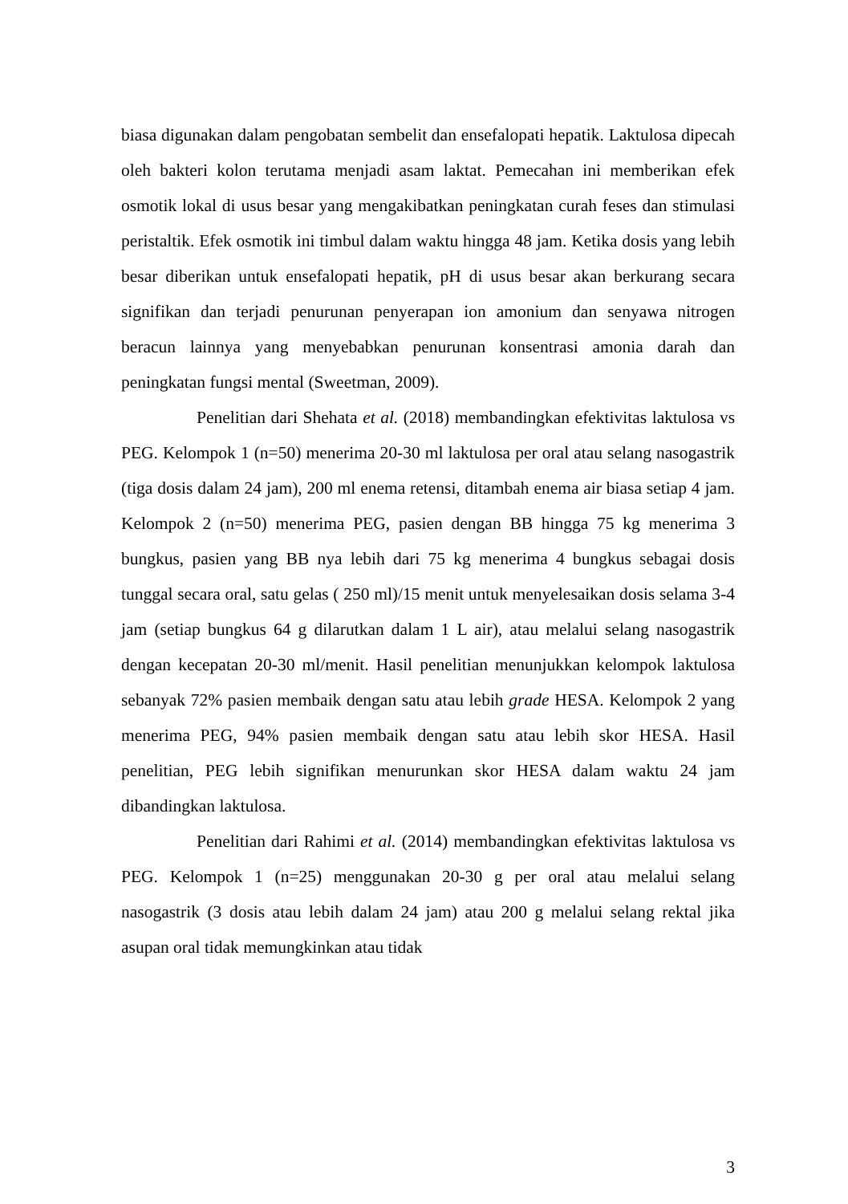biasa digunakan dalam pengobatan sembelit dan ensefalopati hepatik. Laktulosa dipecah oleh bakteri kolon terutama menjadi asam laktat. Pemecahan ini memberikan efek osmotik lokal di usus besar yang mengakibatkan peningkatan curah feses dan stimulasi peristaltik. Efek osmotik ini timbul dalam waktu hingga 48 jam. Ketika dosis yang lebih besar diberikan untuk ensefalopati hepatik, pH di usus besar akan berkurang secara signifikan dan terjadi penurunan penyerapan ion amonium dan senyawa nitrogen beracun lainnya yang menyebabkan penurunan konsentrasi amonia darah dan peningkatan fungsi mental (Sweetman, 2009).
Penelitian dari Shehata et al. (2018) membandingkan efektivitas laktulosa vs PEG. Kelompok 1 (n=50) menerima 20-30 ml laktulosa per oral atau selang nasogastrik (tiga dosis dalam 24 jam), 200 ml enema retensi, ditambah enema air biasa setiap 4 jam. Kelompok 2 (n=50) menerima PEG, pasien dengan BB hingga 75 kg menerima 3 bungkus, pasien yang BB nya lebih dari 75 kg menerima 4 bungkus sebagai dosis tunggal secara oral, satu gelas ( 250 ml)/15 menit untuk menyelesaikan dosis selama 3-4 jam (setiap bungkus 64 g dilarutkan dalam 1 L air), atau melalui selang nasogastrik dengan kecepatan 20-30 ml/menit. Hasil penelitian menunjukkan kelompok laktulosa sebanyak 72% pasien membaik dengan satu atau lebih grade HESA. Kelompok 2 yang menerima PEG, 94% pasien membaik dengan satu atau lebih skor HESA. Hasil penelitian, PEG lebih signifikan menurunkan skor HESA dalam waktu 24 jam dibandingkan laktulosa.
Penelitian dari Rahimi et al. (2014) membandingkan efektivitas laktulosa vs PEG. Kelompok 1 (n=25) menggunakan 20-30 g per oral atau melalui selang nasogastrik (3 dosis atau lebih dalam 24 jam) atau 200 g melalui selang rektal jika asupan oral tidak memungkinkan atau tidak
3